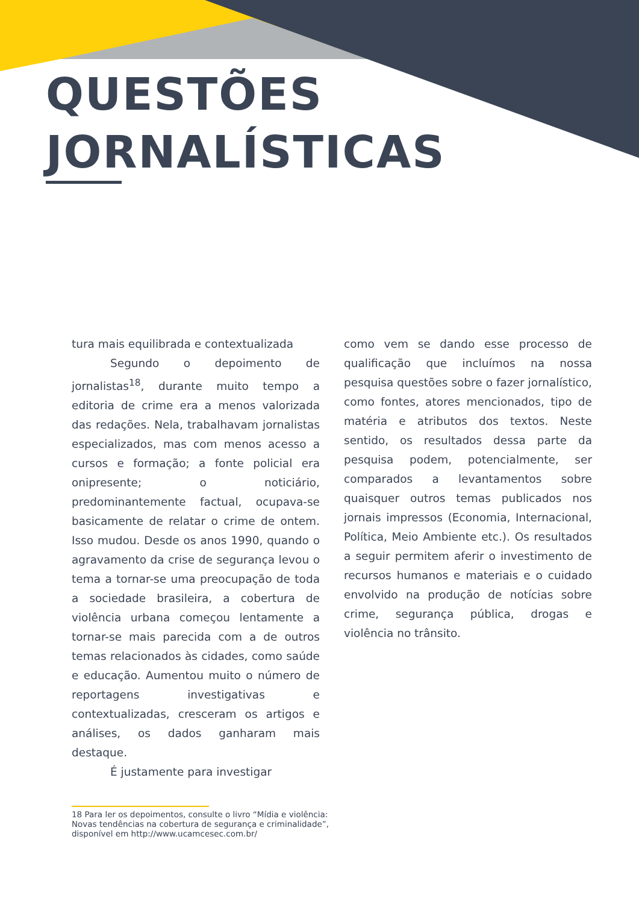QUESTÕES
JORNALÍSTICAS
tura mais equilibrada e contextualizada
Segundo o depoimento de jornalistas<sup>18</sup>, durante muito tempo a editoria de crime era a menos valorizada das redações. Nela, trabalhavam jornalistas especializados, mas com menos acesso a cursos e formação; a fonte policial era onipresente; o noticiário, predominantemente factual, ocupava-se basicamente de relatar o crime de ontem. Isso mudou. Desde os anos 1990, quando o agravamento da crise de segurança levou o tema a tornar-se uma preocupação de toda a sociedade brasileira, a cobertura de violência urbana começou lentamente a tornar-se mais parecida com a de outros temas relacionados às cidades, como saúde e educação. Aumentou muito o número de reportagens investigativas e contextualizadas, cresceram os artigos e análises, os dados ganharam mais destaque.
É justamente para investigar
como vem se dando esse processo de qualificação que incluímos na nossa pesquisa questões sobre o fazer jornalístico, como fontes, atores mencionados, tipo de matéria e atributos dos textos. Neste sentido, os resultados dessa parte da pesquisa podem, potencialmente, ser comparados a levantamentos sobre quaisquer outros temas publicados nos jornais impressos (Economia, Internacional, Política, Meio Ambiente etc.). Os resultados a seguir permitem aferir o investimento de recursos humanos e materiais e o cuidado envolvido na produção de notícias sobre crime, segurança pública, drogas e violência no trânsito.
18 Para ler os depoimentos, consulte o livro “Mídia e violência: Novas tendências na cobertura de segurança e criminalidade”, disponível em http://www.ucamcesec.com.br/